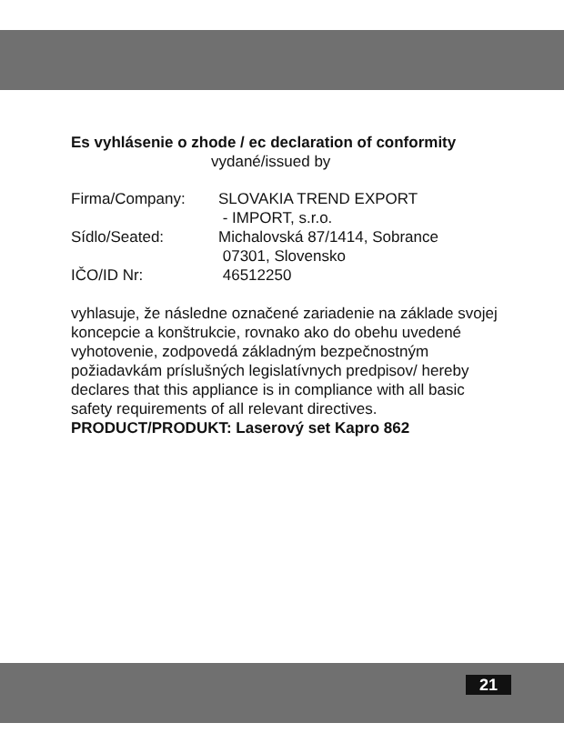Es vyhlásenie o zhode / ec declaration of conformity
vydané/issued by
Firma/Company: SLOVAKIA TREND EXPORT
- IMPORT, s.r.o.
Sídlo/Seated: Michalovská 87/1414, Sobrance
07301, Slovensko
IČO/ID Nr: 46512250
vyhlasuje, že následne označené zariadenie na základe svojej koncepcie a konštrukcie, rovnako ako do obehu uvedené vyhotovenie, zodpovedá základným bezpečnostným požiadavkám príslušných legislatívnych predpisov/ hereby declares that this appliance is in compliance with all basic safety requirements of all relevant directives.
PRODUCT/PRODUKT: Laserový set Kapro 862
21